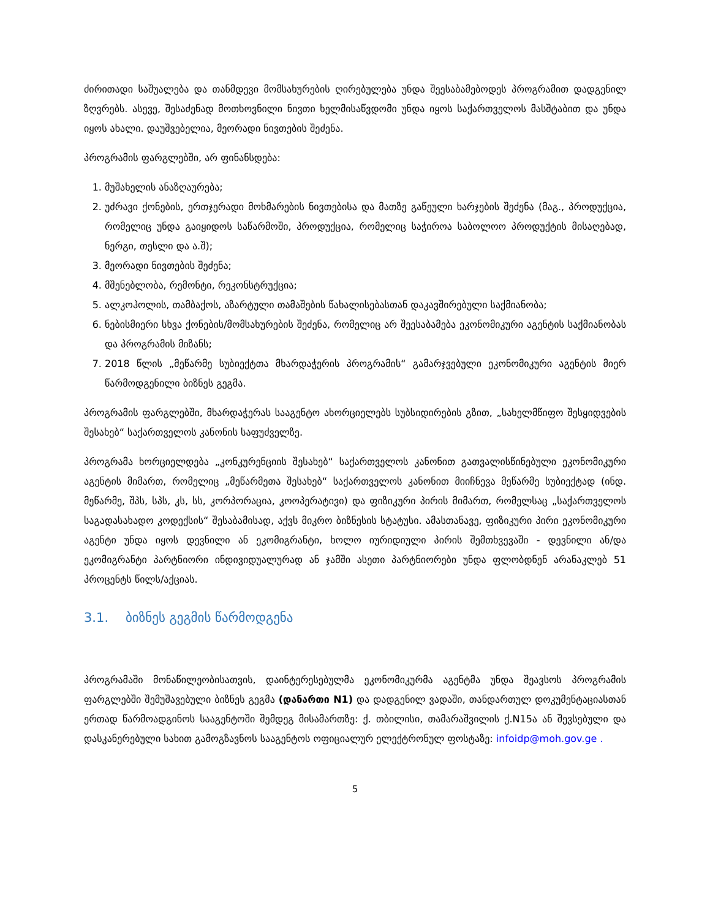ძირითადი საშუალება და თანმდევი მომსახურების ღირებულება უნდა შეესაბამებოდეს პროგრამით დადგენილ ზღვრებს. ასევე, შესაძენად მოთხოვნილი ნივთი ხელმისაწვდომი უნდა იყოს საქართველოს მასშტაბით და უნდა იყოს ახალი. დაუშვებელია, მეორადი ნივთების შეძენა.
პროგრამის ფარგლებში, არ ფინანსდება:
1. მუშახელის ანაზღაურება;
2. უძრავი ქონების, ერთჯერადი მოხმარების ნივთებისა და მათზე გაწეული ხარჯების შეძენა (მაგ., პროდუქცია, რომელიც უნდა გაიყიდოს საწარმოში, პროდუქცია, რომელიც საჭიროა საბოლოო პროდუქტის მისაღებად, ნერგი, თესლი და ა.შ);
3. მეორადი ნივთების შეძენა;
4. მშენებლობა, რემონტი, რეკონსტრუქცია;
5. ალკოჰოლის, თამბაქოს, აზარტული თამაშების წახალისებასთან დაკავშირებული საქმიანობა;
6. ნებისმიერი სხვა ქონების/მომსახურების შეძენა, რომელიც არ შეესაბამება ეკონომიკური აგენტის საქმიანობას და პროგრამის მიზანს;
7. 2018 წლის „მეწარმე სუბიექტთა მხარდაჭერის პროგრამის“ გამარჯვებული ეკონომიკური აგენტის მიერ წარმოდგენილი ბიზნეს გეგმა.
პროგრამის ფარგლებში, მხარდაჭერას სააგენტო ახორციელებს სუბსიდირების გზით, „სახელმწიფო შესყიდვების შესახებ“ საქართველოს კანონის საფუძველზე.
პროგრამა ხორციელდება „კონკურენციის შესახებ“ საქართველოს კანონით გათვალისწინებული ეკონომიკური აგენტის მიმართ, რომელიც „მეწარმეთა შესახებ“ საქართველოს კანონით მიიჩნევა მეწარმე სუბიექტად (ინდ. მეწარმე, შპს, სპს, კს, სს, კორპორაცია, კოოპერატივი) და ფიზიკური პირის მიმართ, რომელსაც „საქართველოს საგადასახადო კოდექსის“ შესაბამისად, აქვს მიკრო ბიზნესის სტატუსი. ამასთანავე, ფიზიკური პირი ეკონომიკური აგენტი უნდა იყოს დევნილი ან ეკომიგრანტი, ხოლო იურიდიული პირის შემთხვევაში - დევნილი ან/და ეკომიგრანტი პარტნიორი ინდივიდუალურად ან ჯამში ასეთი პარტნიორები უნდა ფლობდნენ არანაკლებ 51 პროცენტს წილს/აქციას.
3.1. ბიზნეს გეგმის წარმოდგენა
პროგრამაში მონაწილეობისათვის, დაინტერესებულმა ეკონომიკურმა აგენტმა უნდა შეავსოს პროგრამის ფარგლებში შემუშავებული ბიზნეს გეგმა (დანართი N1) და დადგენილ ვადაში, თანდართულ დოკუმენტაციასთან ერთად წარმოადგინოს სააგენტოში შემდეგ მისამართზე: ქ. თბილისი, თამარაშვილის ქ.N15ა ან შევსებული და დასკანერებული სახით გამოგზავნოს სააგენტოს ოფიციალურ ელექტრონულ ფოსტაზე: infoidp@moh.gov.ge .
5